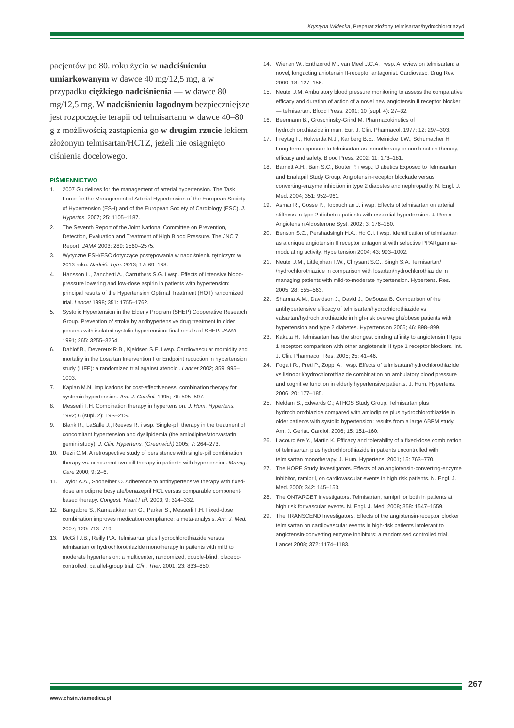Krystyna Widecka, Preparat złożony telmisartan/hydrochlorotiazyd
pacjentów po 80. roku życia w nadciśnieniu umiarkowanym w dawce 40 mg/12,5 mg, a w przypadku ciężkiego nadciśnienia — w dawce 80 mg/12,5 mg. W nadciśnieniu łagodnym bezpieczniejsze jest rozpoczęcie terapii od telmisartanu w dawce 40–80 g z możliwością zastąpienia go w drugim rzucie lekiem złożonym telmisartan/HCTZ, jeżeli nie osiągnięto ciśnienia docelowego.
PIŚMIENNICTWO
1. 2007 Guidelines for the management of arterial hypertension. The Task Force for the Management of Arterial Hypertension of the European Society of Hypertension (ESH) and of the European Society of Cardiology (ESC). J. Hypertns. 2007; 25: 1105–1187.
2. The Seventh Report of the Joint National Committee on Prevention, Detection, Evaluation and Treatment of High Blood Pressure. The JNC 7 Report. JAMA 2003; 289: 2560–2575.
3. Wytyczne ESH/ESC dotyczące postępowania w nadciśnieniu tętniczym w 2013 roku. Nadciś. Tętn. 2013; 17: 69–168.
4. Hansson L., Zanchetti A., Carruthers S.G. i wsp. Effects of intensive blood-pressure lowering and low-dose aspirin in patients with hypertension: principal results of the Hypertension Optimal Treatment (HOT) randomized trial. Lancet 1998; 351: 1755–1762.
5. Systolic Hypertension in the Elderly Program (SHEP) Cooperative Research Group. Prevention of stroke by antihypertensive drug treatment in older persons with isolated systolic hypertension: final results of SHEP. JAMA 1991; 265: 3255–3264.
6. Dahlof B., Devereux R.B., Kjeldsen S.E. i wsp. Cardiovascular morbidity and mortality in the Losartan Intervention For Endpoint reduction in hypertension study (LIFE): a randomized trial against atenolol. Lancet 2002; 359: 995–1003.
7. Kaplan M.N. Implications for cost-effectiveness: combination therapy for systemic hypertension. Am. J. Cardiol. 1995; 76: 595–597.
8. Messerli F.H. Combination therapy in hypertension. J. Hum. Hypertens. 1992; 6 (supl. 2): 19S–21S.
9. Blank R., LaSalle J., Reeves R. i wsp. Single-pill therapy in the treatment of concomitant hypertension and dyslipidemia (the amlodipine/atorvastatin gemini study). J. Clin. Hypertens. (Greenwich) 2005; 7: 264–273.
10. Dezii C.M. A retrospective study of persistence with single-pill combination therapy vs. concurrent two-pill therapy in patients with hypertension. Manag. Care 2000; 9: 2–6.
11. Taylor A.A., Shoheiber O. Adherence to antihypertensive therapy with fixed-dose amlodipine besylate/benazepril HCL versus comparable component-based therapy. Congest. Heart Fail. 2003; 9: 324–332.
12. Bangalore S., Kamalakkannan G., Parkar S., Messerli F.H. Fixed-dose combination improves medication compliance: a meta-analysis. Am. J. Med. 2007; 120: 713–719.
13. McGill J.B., Reilly P.A. Telmisartan plus hydrochlorothiazide versus telmisartan or hydrochlorothiazide monotherapy in patients with mild to moderate hypertension: a multicenter, randomized, double-blind, placebo-controlled, parallel-group trial. Clin. Ther. 2001; 23: 833–850.
14. Wienen W., Enthzerod M., van Meel J.C.A. i wsp. A review on telmisartan: a novel, longacting aniotensin II-receptor antagonist. Cardiovasc. Drug Rev. 2000; 18: 127–156.
15. Neutel J.M. Ambulatory blood pressure monitoring to assess the comparative efficacy and duration of action of a novel new angiotensin II receptor blocker — telmisartan. Blood Press. 2001; 10 (supl. 4): 27–32.
16. Beermann B., Groschinsky-Grind M. Pharmacokinetics of hydrochlorothiazide in man. Eur. J. Clin. Pharmacol. 1977; 12: 297–303.
17. Freytag F., Holwerda N.J., Karlberg B.E., Meinicke T.W., Schumacher H. Long-term exposure to telmisartan as monotherapy or combination therapy, efficacy and safety. Blood Press. 2002; 11: 173–181.
18. Barnett A.H., Bain S.C., Bouter P. i wsp.; Diabetics Exposed to Telmisartan and Enalapril Study Group. Angiotensin-receptor blockade versus converting-enzyme inhibition in type 2 diabetes and nephropathy. N. Engl. J. Med. 2004; 351: 952–961.
19. Asmar R., Gosse P., Topouchian J. i wsp. Effects of telmisartan on arterial stiffness in type 2 diabetes patients with essential hypertension. J. Renin Angiotensin Aldosterone Syst. 2002; 3: 176–180.
20. Benson S.C., Pershadsingh H.A., Ho C.I. i wsp. Identification of telmisartan as a unique angiotensin II receptor antagonist with selective PPARgamma-modulating activity. Hypertension 2004; 43: 993–1002.
21. Neutel J.M., Littlejohan T.W., Chrysant S.G., Singh S.A. Telmisartan/ /hydrochlorothiazide in comparison with losartan/hydrochlorothiazide in managing patients with mild-to-moderate hypertension. Hypertens. Res. 2005; 28: 555–563.
22. Sharma A.M., Davidson J., David J., DeSousa B. Comparison of the antihypertensive efficacy of telmisartan/hydrochlorothiazide vs valsartan/hydrochlorothiazide in high-risk overweight/obese patients with hypertension and type 2 diabetes. Hypertension 2005; 46: 898–899.
23. Kakuta H. Telmisartan has the strongest binding affinity to angiotensin II type 1 receptor: comparison with other angiotensin II type 1 receptor blockers. Int. J. Clin. Pharmacol. Res. 2005; 25: 41–46.
24. Fogari R., Preti P., Zoppi A. i wsp. Effects of telmisartan/hydrochlorothiazide vs lisinopril/hydrochlorothiazide combination on ambulatory blood pressure and cognitive function in elderly hypertensive patients. J. Hum. Hypertens. 2006; 20: 177–185.
25. Neldam S., Edwards C.; ATHOS Study Group. Telmisartan plus hydrochlorothiazide compared with amlodipine plus hydrochlorothiazide in older patients with systolic hypertension: results from a large ABPM study. Am. J. Geriat. Cardiol. 2006; 15: 151–160.
26. Lacourcière Y., Martin K. Efficacy and tolerability of a fixed-dose combination of telmisartan plus hydrochlorothiazide in patients uncontrolled with telmisartan monotherapy. J. Hum. Hypertens. 2001; 15: 763–770.
27. The HOPE Study Investigators. Effects of an angiotensin-converting-enzyme inhibitor, ramipril, on cardiovascular events in high risk patients. N. Engl. J. Med. 2000; 342: 145–153.
28. The ONTARGET Investigators. Telmisartan, ramipril or both in patients at high risk for vascular events. N. Engl. J. Med. 2008; 358: 1547–1559.
29. The TRANSCEND Investigators. Effects of the angiotensin-receptor blocker telmisartan on cardiovascular events in high-risk patients intolerant to angiotensin-converting enzyme inhibitors: a randomised controlled trial. Lancet 2008; 372: 1174–1183.
267
www.chsin.viamedica.pl